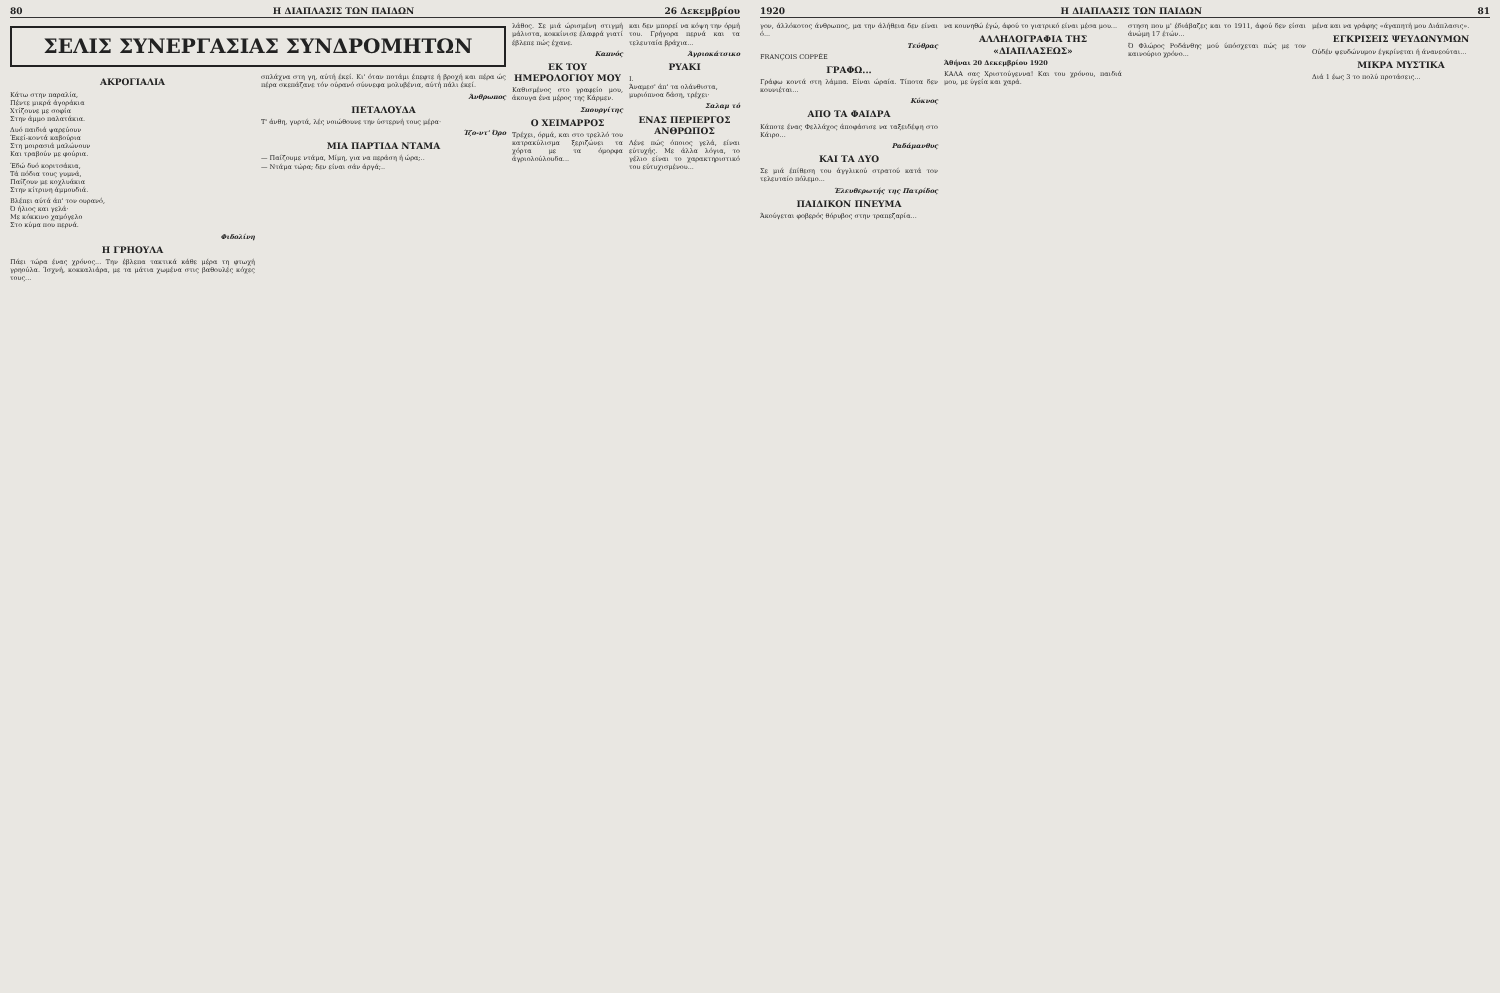80 Η ΔΙΑΠΛΑΣΙΣ ΤΩΝ ΠΑΙΔΩΝ 26 Δεκεμβρίου
ΣΕΛΙΣ ΣΥΝΕΡΓΑΣΙΑΣ ΣΥΝΔΡΟΜΗΤΩΝ
ΑΚΡΟΓΙΑΛΙΑ
Κάτω στην παραλία,
Πέντε μικρά άγοράκια
Χτίζουνε με σοφία
Στην άμμο παλατάκια.
Δυό παιδιά ψαρεύουν
Έκεί-κοντά καβούρια
Στη μοιρασιά μαλώνουν
Και τραβούν με φούρια.
Έδώ δυό κοριτσάκια,
Τά πόδια τους γυμνά,
Παίζουν με κοχλυάκια
Στην κίτρινη άμμουδιά.
Βλέπει αύτά άπ' τον ουρανό,
Ό ήλιος και γελά·
Με κόκκινο χαμόγελο
Στο κύμα που περνά.
Φιδολίνη
Η ΓΡΗΟΥΛΑ
Πάει τώρα ένας χρόνος... Την έβλεπα τακτικά κάθε μέρα τη φτωχή γρηούλα. Ίσχνή, κοκκαλιάρα, με τα μάτια χωμένα στις βαθουλές κόχες τους...
σπλάχνα στη γη, αύτή έκεί. Κι' όταν ποτάμι έπεφτε ή βροχή και πέρα ώς πέρα σκεπάζανε τόν ούρανό σύννεφα μολυβένια, αύτή πάλι έκεί.
Άνθρωπος
ΠΕΤΑΛΟΥΔΑ
Τ' άνθη, γυρτά, λές νοιώθουνε την ύστερνή τους μέρα·
Ίζο-ντ' Όρο
ΜΙΑ ΠΑΡΤΙΔΑ ΝΤΑΜΑ
— Παίζουμε ντάμα, Μίμη, για να περάση ή ώρα;..
— Ντάμα τώρα; δεν είναι σάν άργά;..
λάθος. Σε μιά ώρισμένη στιγμή μάλιστα, κοκκίνισε έλαφρά γιατί έβλεπε πώς έχανε.
Καπνός
ΕΚ ΤΟΥ ΗΜΕΡΟΛΟΓΙΟΥ ΜΟΥ
Καθισμένος στο γραφείο μου, άκουγα ένα μέρος της Κάρμεν.
Σπουργίτης
Ο ΧΕΙΜΑΡΡΟΣ
Τρέχει, όρμά, και στο τρελλό του κατρακύλισμα ξεριζώνει τα χόρτα με τα όμορφα άγριολούλουδα...
και δεν μπορεί να κόψη την όρμή του. Γρήγορα περνά και τα τελευταία βράχια...
Άγριοκάτσικο
ΡΥΑΚΙ
Ι.
Άναμεσ' άπ' τα ολάνθιστα,
μυριόπνοα δάση, τρέχει·
Σαλαμ τό
ΕΝΑΣ ΠΕΡΙΕΡΓΟΣ ΑΝΘΡΩΠΟΣ
Λένε πώς όποιος γελά, είναι εύτυχής. Με άλλα λόγια, το γέλιο είναι το χαρακτηριστικό του εύτυχισμένου...
1920 Η ΔΙΑΠΛΑΣΙΣ ΤΩΝ ΠΑΙΔΩΝ 81
γον, άλλόκοτος άνθρωπος, μα την άλήθεια δεν είναι ό...
Τεύθρας
FRANÇOIS COPPÉE
ΓΡΑΦΩ...
Γράφω κοντά στη λάμπα. Είναι ώραία. Τίποτα δεν κουνιέται...
Κύκνος
ΑΠΟ ΤΑ ΦΑΙΔΡΑ
Κάποτε ένας Φελλάχος άποφάσισε να ταξειδέψη στο Κάιρο...
Ραδάμανθυς
ΚΑΙ ΤΑ ΔΥΟ
Σε μιά έπίθεση του άγγλικού στρατού κατά τον τελευταίο πόλεμο...
Έλευθερωτής της Πατρίδος
ΠΑΙΔΙΚΟΝ ΠΝΕΥΜΑ
Άκούγεται φοβερός θόρυβος στην τραπεζαρία...
να κουνηθώ έγώ, άφού το γιατρικό είναι μέσα μου...
ΑΛΛΗΛΟΓΡΑΦΙΑ ΤΗΣ «ΔΙΑΠΛΑΣΕΩΣ»
Άθήναι 20 Δεκεμβρίου 1920
ΚΑΛΑ σας Χριστούγεννα! Και του χρόνου, παιδιά μου, με ύγεία και χαρά.
στηση που μ' έδιάβαζες και το 1911, άφού δεν είσαι άνώμη 17 έτών...
Ό Φλώρος Ροδάνθης μού ύπόσχεται πώς με τον καινούριο χρόνο...
μένα και να γράφης «άγαπητή μου Διάπλασις».
ΕΓΚΡΙΣΕΙΣ ΨΕΥΔΩΝΥΜΩΝ
Ούδέν ψευδώνυμον έγκρίνεται ή άνανεούται...
ΜΙΚΡΑ ΜΥΣΤΙΚΑ
Διά 1 έως 3 το πολύ προτάσεις...